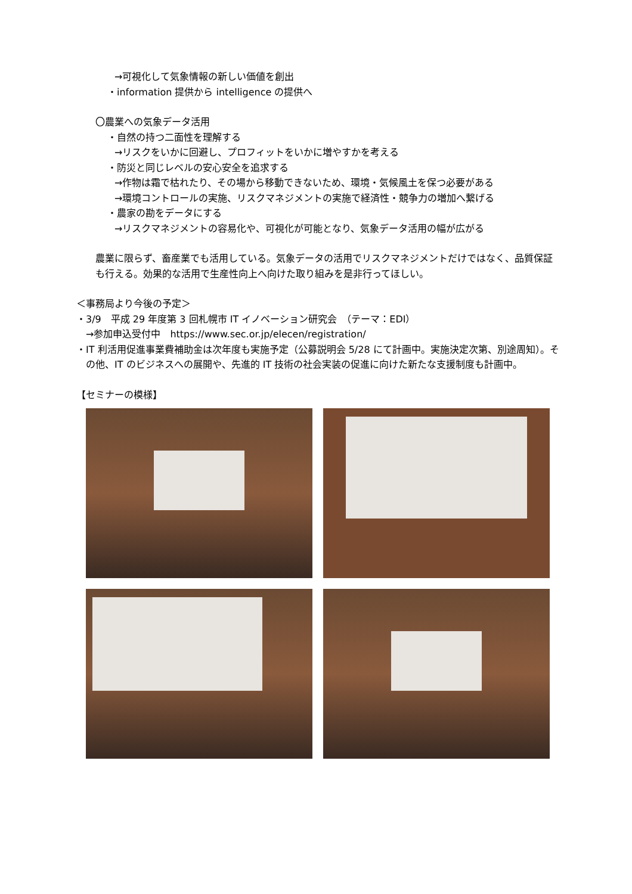→可視化して気象情報の新しい価値を創出
・information 提供から intelligence の提供へ
〇農業への気象データ活用
・自然の持つ二面性を理解する
→リスクをいかに回避し、プロフィットをいかに増やすかを考える
・防災と同じレベルの安心安全を追求する
→作物は霜で枯れたり、その場から移動できないため、環境・気候風土を保つ必要がある
→環境コントロールの実施、リスクマネジメントの実施で経済性・競争力の増加へ繋げる
・農家の勘をデータにする
→リスクマネジメントの容易化や、可視化が可能となり、気象データ活用の幅が広がる
農業に限らず、畜産業でも活用している。気象データの活用でリスクマネジメントだけではなく、品質保証も行える。効果的な活用で生産性向上へ向けた取り組みを是非行ってほしい。
＜事務局より今後の予定＞
・3/9　平成 29 年度第 3 回札幌市 IT イノベーション研究会　（テーマ：EDI）
→参加申込受付中　https://www.sec.or.jp/elecen/registration/
・IT 利活用促進事業費補助金は次年度も実施予定（公募説明会 5/28 にて計画中。実施決定次第、別途周知）。その他、IT のビジネスへの展開や、先進的 IT 技術の社会実装の促進に向けた新たな支援制度も計画中。
【セミナーの模様】